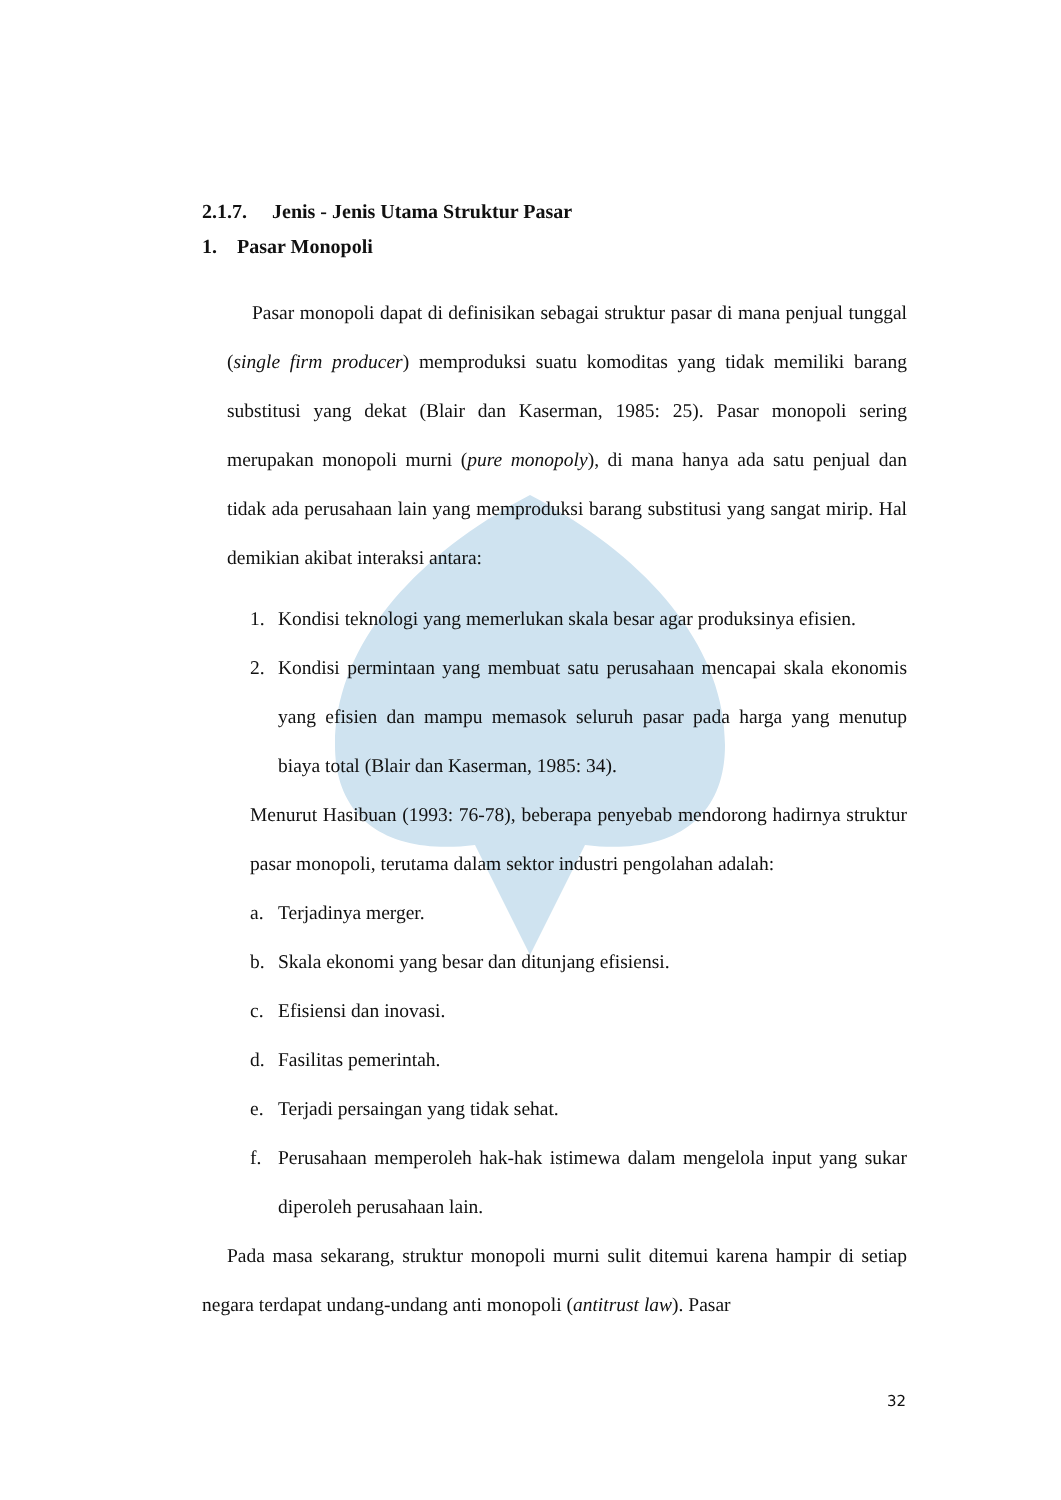2.1.7. Jenis - Jenis Utama Struktur Pasar
1. Pasar Monopoli
Pasar monopoli dapat di definisikan sebagai struktur pasar di mana penjual tunggal (single firm producer) memproduksi suatu komoditas yang tidak memiliki barang substitusi yang dekat (Blair dan Kaserman, 1985: 25). Pasar monopoli sering merupakan monopoli murni (pure monopoly), di mana hanya ada satu penjual dan tidak ada perusahaan lain yang memproduksi barang substitusi yang sangat mirip. Hal demikian akibat interaksi antara:
1.
Kondisi teknologi yang memerlukan skala besar agar produksinya efisien.
2.
Kondisi permintaan yang membuat satu perusahaan mencapai skala ekonomis yang efisien dan mampu memasok seluruh pasar pada harga yang menutup biaya total (Blair dan Kaserman, 1985: 34).
Menurut Hasibuan (1993: 76-78), beberapa penyebab mendorong hadirnya struktur pasar monopoli, terutama dalam sektor industri pengolahan adalah:
a.
Terjadinya merger.
b.
Skala ekonomi yang besar dan ditunjang efisiensi.
c.
Efisiensi dan inovasi.
d.
Fasilitas pemerintah.
e.
Terjadi persaingan yang tidak sehat.
f.
Perusahaan memperoleh hak-hak istimewa dalam mengelola input yang sukar diperoleh perusahaan lain.
Pada masa sekarang, struktur monopoli murni sulit ditemui karena hampir di setiap negara terdapat undang-undang anti monopoli (antitrust law). Pasar
32